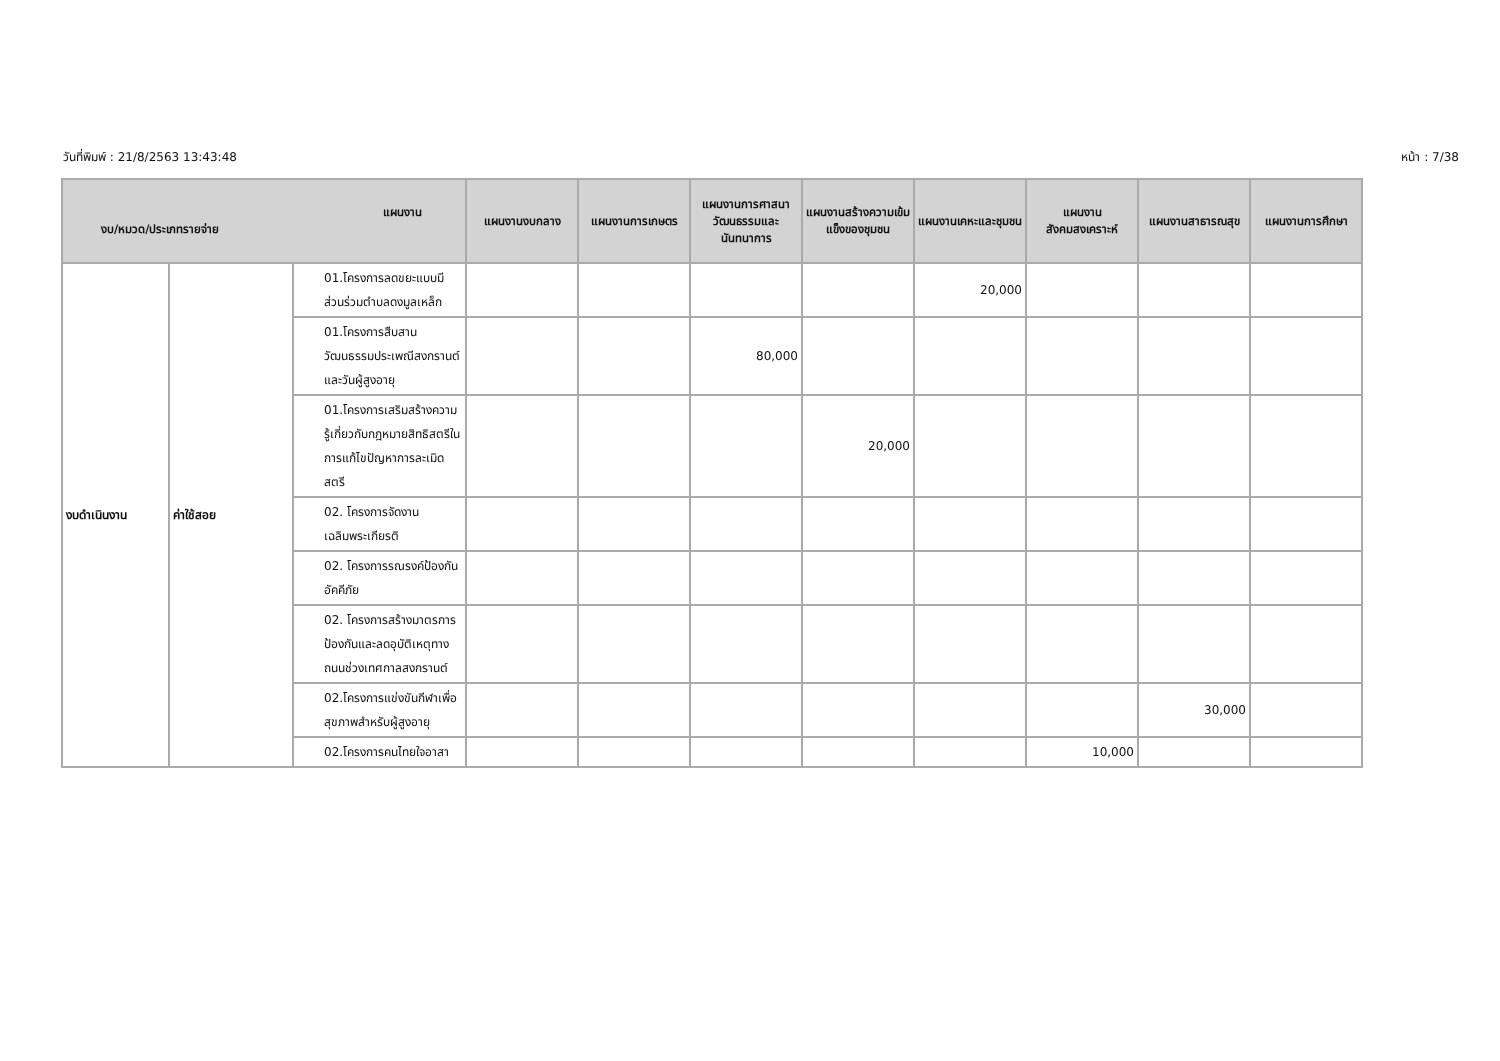วันที่พิมพ์ : 21/8/2563 13:43:48 หน้า : 7/38
| แผนงาน งบ/หมวด/ประเภทรายจ่าย | | | แผนงานงบกลาง | แผนงานการเกษตร | แผนงานการศาสนา วัฒนธรรมและนันทนาการ | แผนงานสร้างความเข้มแข็งของชุมชน | แผนงานเคหะและชุมชน | แผนงานสังคมสงเคราะห์ | แผนงานสาธารณสุข | แผนงานการศึกษา |
| --- | --- | --- | --- | --- | --- | --- | --- | --- | --- | --- |
| งบดำเนินงาน | ค่าใช้สอย | 01.โครงการลดขยะแบบมีส่วนร่วมตำบลดงมูลเหล็ก | | | | | 20,000 | | | |
| | | 01.โครงการสืบสานวัฒนธรรมประเพณีสงกรานต์และวันผู้สูงอายุ | | | 80,000 | | | | | |
| | | 01.โครงการเสริมสร้างความรู้เกี่ยวกับกฎหมายสิทธิสตรีในการแก้ไขปัญหาการละเมิดสตรี | | | | 20,000 | | | | |
| | | 02. โครงการจัดงานเฉลิมพระเกียรติ | | | | | | | | |
| | | 02. โครงการรณรงค์ป้องกันอัคคีภัย | | | | | | | | |
| | | 02. โครงการสร้างมาตรการป้องกันและลดอุบัติเหตุทางถนนช่วงเทศกาลสงกรานต์ | | | | | | | | |
| | | 02.โครงการแข่งขันกีฬาเพื่อสุขภาพสำหรับผู้สูงอายุ | | | | | | | 30,000 | |
| | | 02.โครงการคนไทยใจอาสา | | | | | | 10,000 | | |